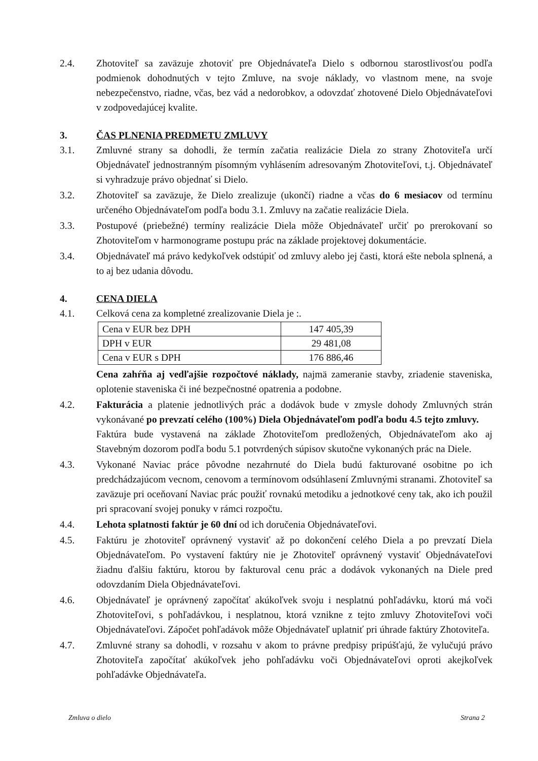2.4. Zhotoviteľ sa zaväzuje zhotoviť pre Objednávateľa Dielo s odbornou starostlivosťou podľa podmienok dohodnutých v tejto Zmluve, na svoje náklady, vo vlastnom mene, na svoje nebezpečenstvo, riadne, včas, bez vád a nedorobkov, a odovzdať zhotovené Dielo Objednávateľovi v zodpovedajúcej kvalite.
3. ČAS PLNENIA PREDMETU ZMLUVY
3.1. Zmluvné strany sa dohodli, že termín začatia realizácie Diela zo strany Zhotoviteľa určí Objednávateľ jednostranným písomným vyhlásením adresovaným Zhotoviteľovi, t.j. Objednávateľ si vyhradzuje právo objednať si Dielo.
3.2. Zhotoviteľ sa zaväzuje, že Dielo zrealizuje (ukončí) riadne a včas do 6 mesiacov od termínu určeného Objednávateľom podľa bodu 3.1. Zmluvy na začatie realizácie Diela.
3.3. Postupové (priebežné) termíny realizácie Diela môže Objednávateľ určiť po prerokovaní so Zhotoviteľom v harmonograme postupu prác na základe projektovej dokumentácie.
3.4. Objednávateľ má právo kedykoľvek odstúpiť od zmluvy alebo jej časti, ktorá ešte nebola splnená, a to aj bez udania dôvodu.
4. CENA DIELA
4.1. Celková cena za kompletné zrealizovanie Diela je :.
| Cena v EUR bez DPH | 147 405,39 |
| DPH v EUR | 29 481,08 |
| Cena v EUR s DPH | 176 886,46 |
Cena zahŕňa aj vedľajšie rozpočtové náklady, najmä zameranie stavby, zriadenie staveniska, oplotenie staveniska či iné bezpečnostné opatrenia a podobne.
4.2. Fakturácia a platenie jednotlivých prác a dodávok bude v zmysle dohody Zmluvných strán vykonávané po prevzatí celého (100%) Diela Objednávateľom podľa bodu 4.5 tejto zmluvy.
Faktúra bude vystavená na základe Zhotoviteľom predložených, Objednávateľom ako aj Stavebným dozorom podľa bodu 5.1 potvrdených súpisov skutočne vykonaných prác na Diele.
4.3. Vykonané Naviac práce pôvodne nezahrnuté do Diela budú fakturované osobitne po ich predchádzajúcom vecnom, cenovom a termínovom odsúhlasení Zmluvnými stranami. Zhotoviteľ sa zaväzuje pri oceňovaní Naviac prác použiť rovnakú metodiku a jednotkové ceny tak, ako ich použil pri spracovaní svojej ponuky v rámci rozpočtu.
4.4. Lehota splatnosti faktúr je 60 dní od ich doručenia Objednávateľovi.
4.5. Faktúru je zhotoviteľ oprávnený vystaviť až po dokončení celého Diela a po prevzatí Diela Objednávateľom. Po vystavení faktúry nie je Zhotoviteľ oprávnený vystaviť Objednávateľovi žiadnu ďalšiu faktúru, ktorou by fakturoval cenu prác a dodávok vykonaných na Diele pred odovzdaním Diela Objednávateľovi.
4.6. Objednávateľ je oprávnený započítať akúkoľvek svoju i nesplatnú pohľadávku, ktorú má voči Zhotoviteľovi, s pohľadávkou, i nesplatnou, ktorá vznikne z tejto zmluvy Zhotoviteľovi voči Objednávateľovi. Zápočet pohľadávok môže Objednávateľ uplatniť pri úhrade faktúry Zhotoviteľa.
4.7. Zmluvné strany sa dohodli, v rozsahu v akom to právne predpisy pripúšťajú, že vylučujú právo Zhotoviteľa započítať akúkoľvek jeho pohľadávku voči Objednávateľovi oproti akejkoľvek pohľadávke Objednávateľa.
Zmluva o dielo Strana 2